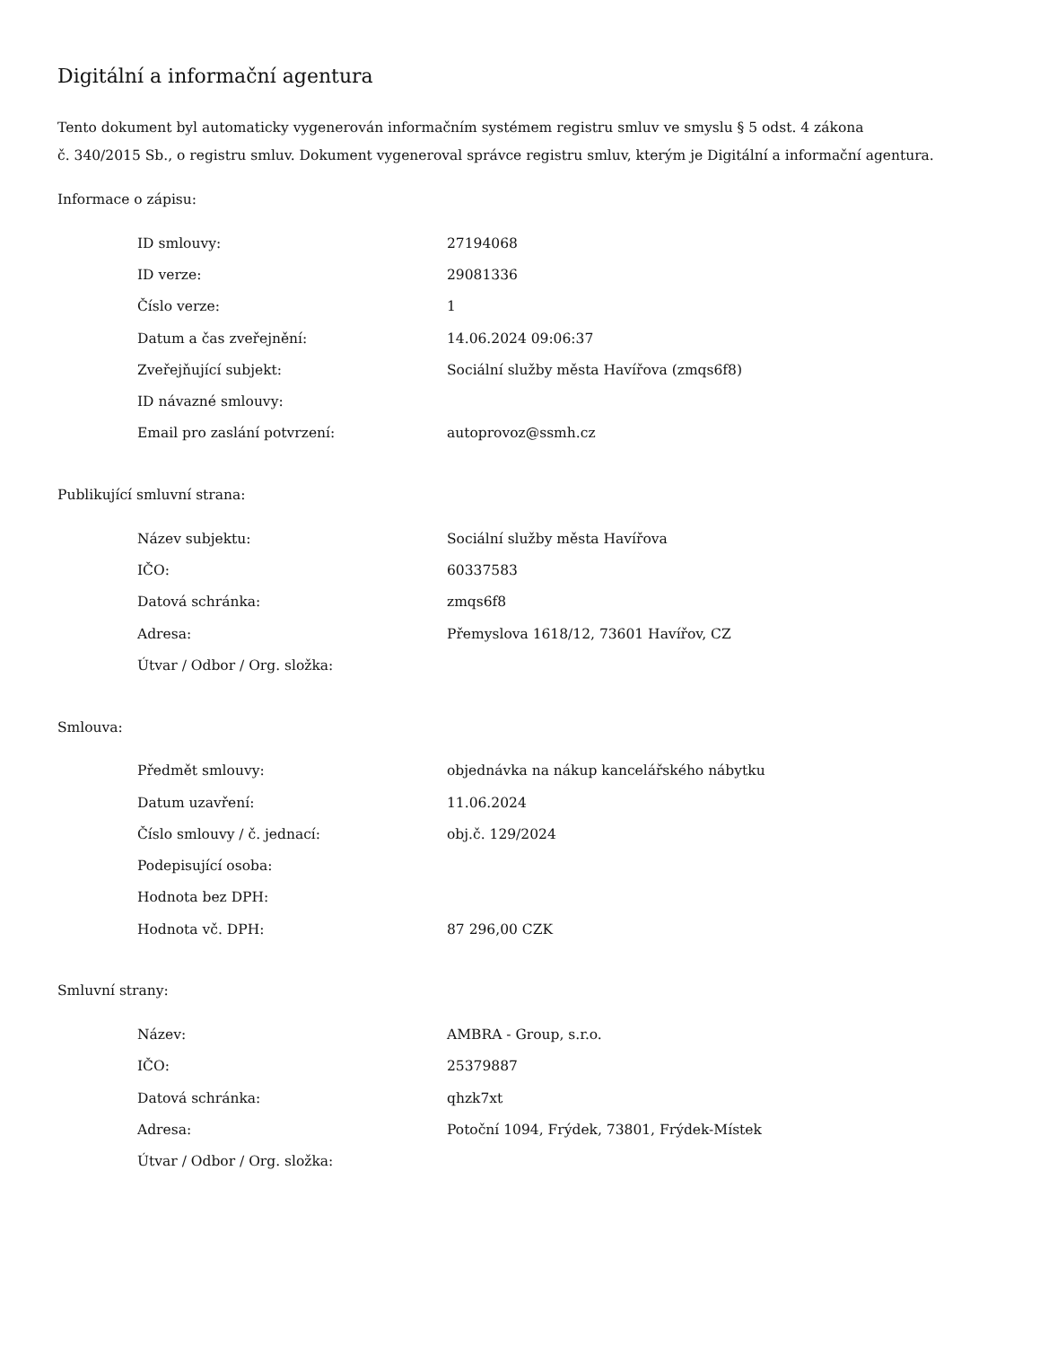Digitální a informační agentura
Tento dokument byl automaticky vygenerován informačním systémem registru smluv ve smyslu § 5 odst. 4 zákona
č. 340/2015 Sb., o registru smluv. Dokument vygeneroval správce registru smluv, kterým je Digitální a informační agentura.
Informace o zápisu:
| ID smlouvy: | 27194068 |
| ID verze: | 29081336 |
| Číslo verze: | 1 |
| Datum a čas zveřejnění: | 14.06.2024 09:06:37 |
| Zveřejňující subjekt: | Sociální služby města Havířova (zmqs6f8) |
| ID návazné smlouvy: | |
| Email pro zaslání potvrzení: | autoprovoz@ssmh.cz |
Publikující smluvní strana:
| Název subjektu: | Sociální služby města Havířova |
| IČO: | 60337583 |
| Datová schránka: | zmqs6f8 |
| Adresa: | Přemyslova 1618/12, 73601 Havířov, CZ |
| Útvar / Odbor / Org. složka: | |
Smlouva:
| Předmět smlouvy: | objednávka na nákup kancelářského nábytku |
| Datum uzavření: | 11.06.2024 |
| Číslo smlouvy / č. jednací: | obj.č. 129/2024 |
| Podepisující osoba: | |
| Hodnota bez DPH: | |
| Hodnota vč. DPH: | 87 296,00 CZK |
Smluvní strany:
| Název: | AMBRA - Group, s.r.o. |
| IČO: | 25379887 |
| Datová schránka: | qhzk7xt |
| Adresa: | Potoční 1094, Frýdek, 73801, Frýdek-Místek |
| Útvar / Odbor / Org. složka: | |